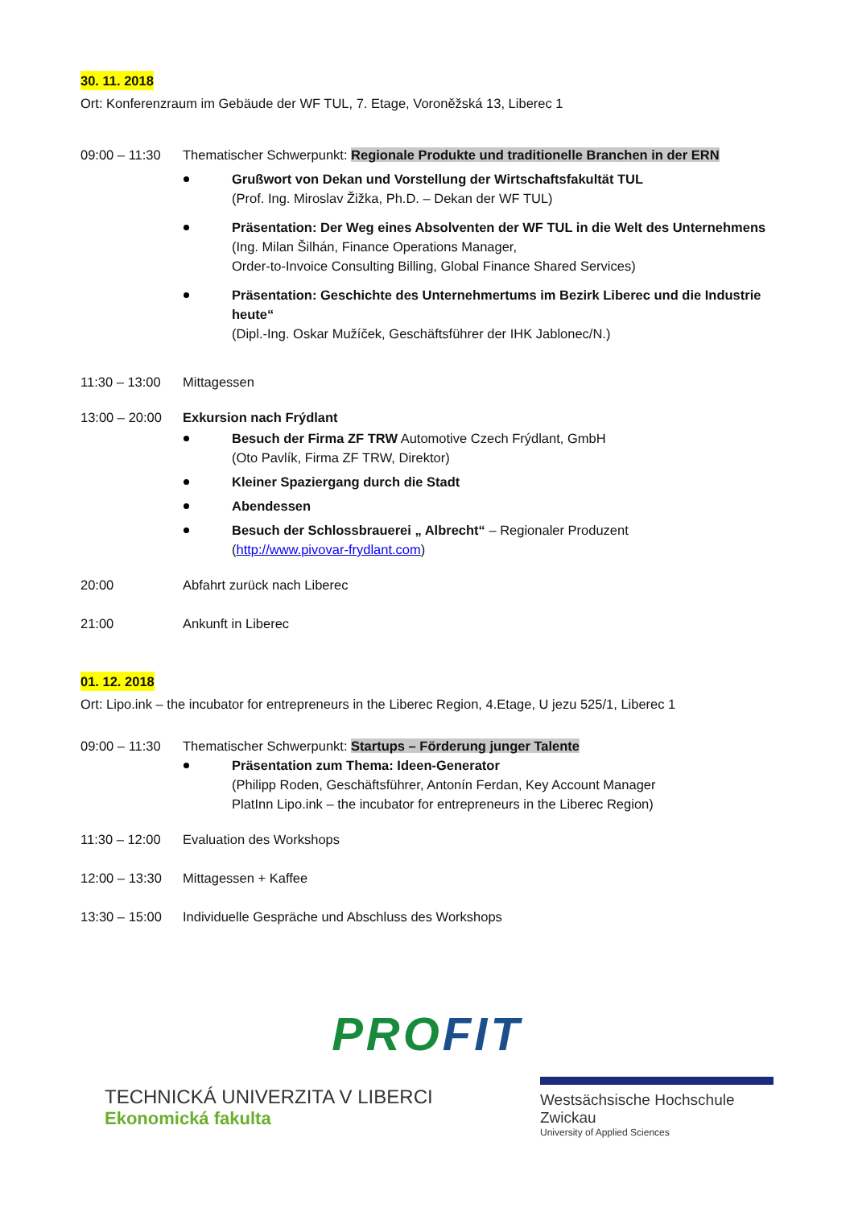30. 11. 2018
Ort: Konferenzraum im Gebäude der WF TUL, 7. Etage, Voroněžská 13, Liberec 1
09:00 – 11:30
Thematischer Schwerpunkt: Regionale Produkte und traditionelle Branchen in der ERN
Grußwort von Dekan und Vorstellung der Wirtschaftsfakultät TUL
(Prof. Ing. Miroslav Žižka, Ph.D. – Dekan der WF TUL)
Präsentation: Der Weg eines Absolventen der WF TUL in die Welt des Unternehmens
(Ing. Milan Šilhán, Finance Operations Manager,
Order-to-Invoice Consulting Billing, Global Finance Shared Services)
Präsentation: Geschichte des Unternehmertums im Bezirk Liberec und die Industrie heute“
(Dipl.-Ing. Oskar Mužíček, Geschäftsführer der IHK Jablonec/N.)
11:30 – 13:00
Mittagessen
13:00 – 20:00
Exkursion nach Frýdlant
Besuch der Firma ZF TRW Automotive Czech Frýdlant, GmbH
(Oto Pavlík, Firma ZF TRW, Direktor)
Kleiner Spaziergang durch die Stadt
Abendessen
Besuch der Schlossbrauerei „ Albrecht“ – Regionaler Produzent
(http://www.pivovar-frydlant.com)
20:00 Abfahrt zurück nach Liberec
21:00 Ankunft in Liberec
01. 12. 2018
Ort: Lipo.ink – the incubator for entrepreneurs in the Liberec Region, 4.Etage, U jezu 525/1, Liberec 1
09:00 – 11:30
Thematischer Schwerpunkt: Startups – Förderung junger Talente
Präsentation zum Thema: Ideen-Generator
(Philipp Roden, Geschäftsführer, Antonín Ferdan, Key Account Manager
PlatInn Lipo.ink – the incubator for entrepreneurs in the Liberec Region)
11:30 – 12:00
Evaluation des Workshops
12:00 – 13:30
Mittagessen + Kaffee
13:30 – 15:00
Individuelle Gespräche und Abschluss des Workshops
PROFIT
TECHNICKÁ UNIVERZITA V LIBERCI
Ekonomická fakulta
Westsächsische Hochschule Zwickau
University of Applied Sciences